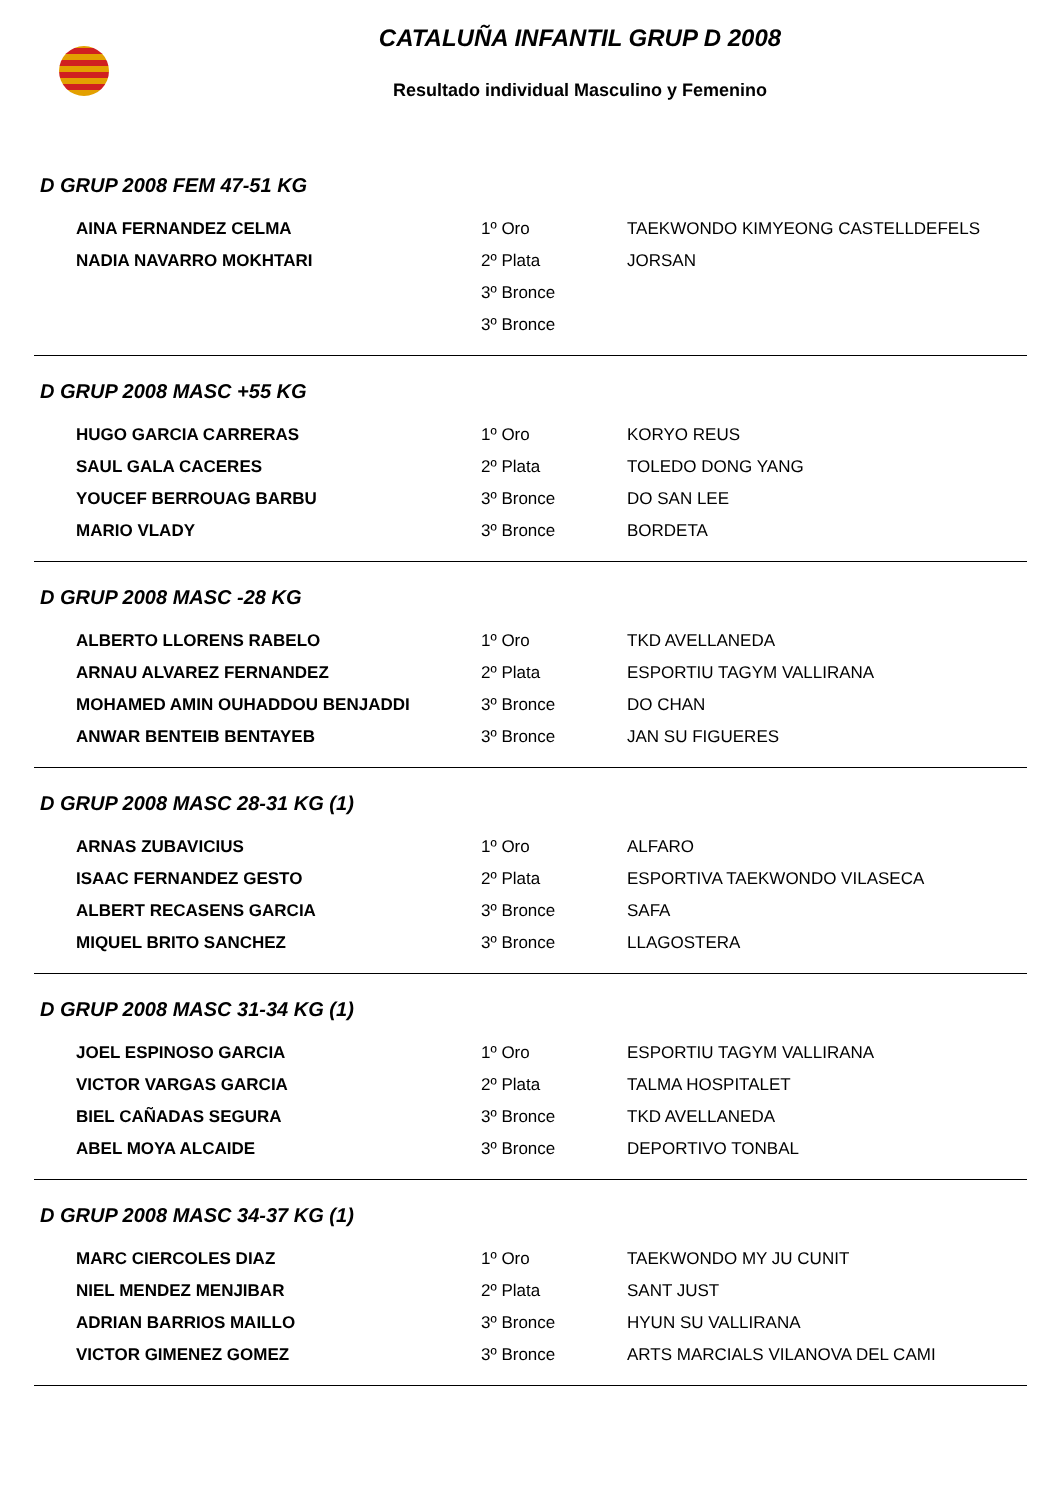CATALUÑA INFANTIL GRUP D 2008
Resultado individual Masculino y Femenino
D GRUP 2008 FEM 47-51 KG
| AINA FERNANDEZ CELMA | 1º Oro | TAEKWONDO KIMYEONG CASTELLDEFELS |
| NADIA NAVARRO MOKHTARI | 2º Plata | JORSAN |
| | 3º Bronce | |
| | 3º Bronce | |
D GRUP 2008 MASC +55 KG
| HUGO GARCIA CARRERAS | 1º Oro | KORYO REUS |
| SAUL GALA CACERES | 2º Plata | TOLEDO DONG YANG |
| YOUCEF BERROUAG BARBU | 3º Bronce | DO SAN LEE |
| MARIO VLADY | 3º Bronce | BORDETA |
D GRUP 2008 MASC -28 KG
| ALBERTO LLORENS RABELO | 1º Oro | TKD AVELLANEDA |
| ARNAU ALVAREZ FERNANDEZ | 2º Plata | ESPORTIU TAGYM VALLIRANA |
| MOHAMED AMIN OUHADDOU BENJADDI | 3º Bronce | DO CHAN |
| ANWAR BENTEIB BENTAYEB | 3º Bronce | JAN SU FIGUERES |
D GRUP 2008 MASC 28-31 KG (1)
| ARNAS ZUBAVICIUS | 1º Oro | ALFARO |
| ISAAC FERNANDEZ GESTO | 2º Plata | ESPORTIVA TAEKWONDO VILASECA |
| ALBERT RECASENS GARCIA | 3º Bronce | SAFA |
| MIQUEL BRITO SANCHEZ | 3º Bronce | LLAGOSTERA |
D GRUP 2008 MASC 31-34 KG (1)
| JOEL ESPINOSO GARCIA | 1º Oro | ESPORTIU TAGYM VALLIRANA |
| VICTOR VARGAS GARCIA | 2º Plata | TALMA HOSPITALET |
| BIEL CAÑADAS SEGURA | 3º Bronce | TKD AVELLANEDA |
| ABEL MOYA ALCAIDE | 3º Bronce | DEPORTIVO TONBAL |
D GRUP 2008 MASC 34-37 KG (1)
| MARC CIERCOLES DIAZ | 1º Oro | TAEKWONDO MY JU CUNIT |
| NIEL MENDEZ MENJIBAR | 2º Plata | SANT JUST |
| ADRIAN BARRIOS MAILLO | 3º Bronce | HYUN SU VALLIRANA |
| VICTOR GIMENEZ GOMEZ | 3º Bronce | ARTS MARCIALS VILANOVA DEL CAMI |